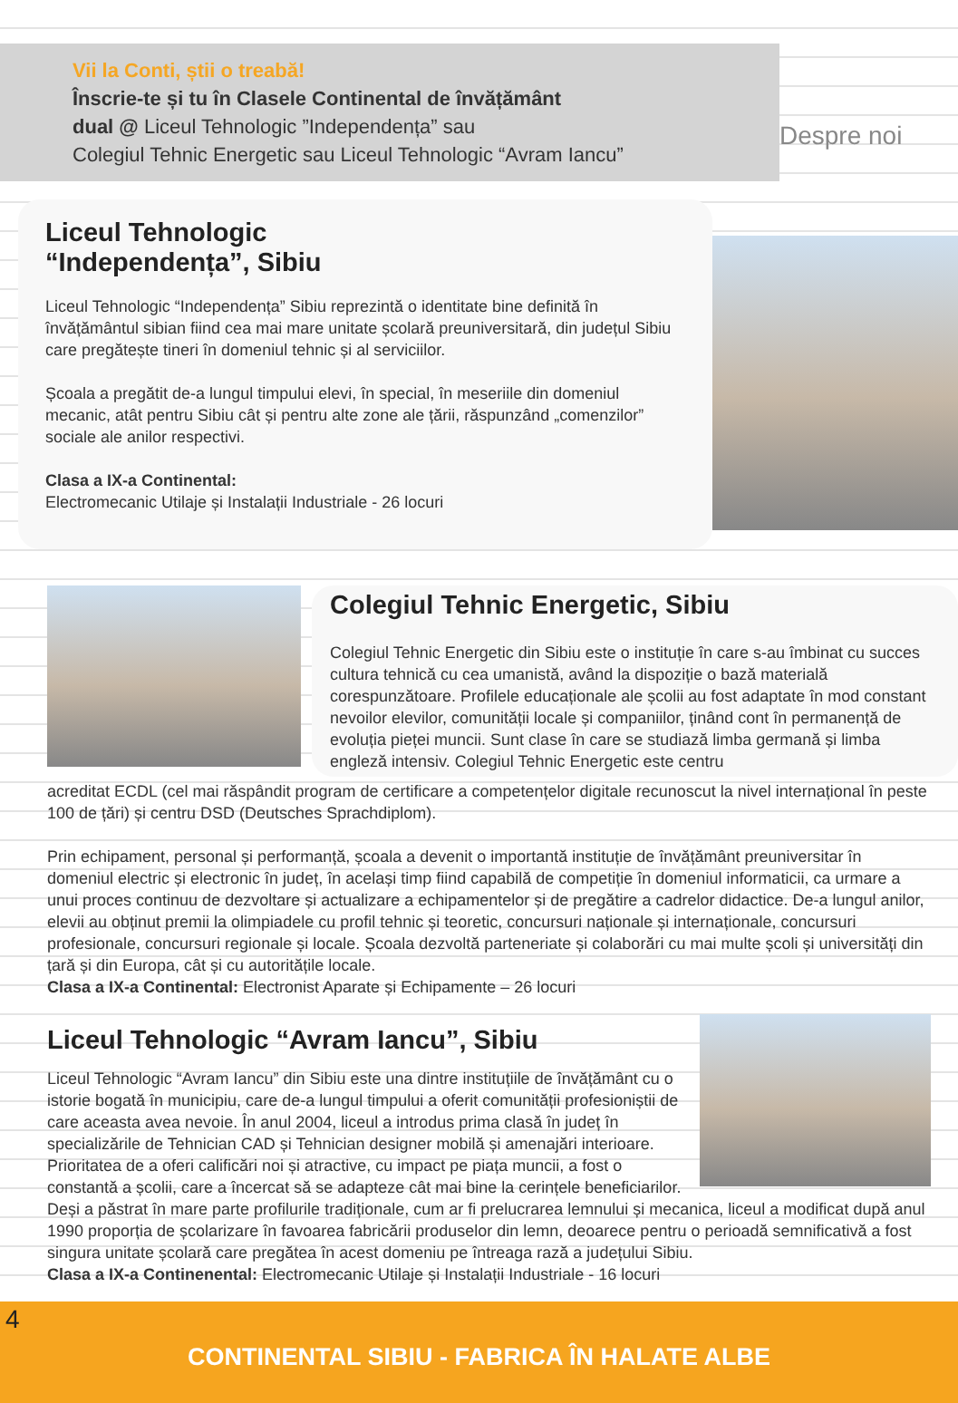Vii la Conti, știi o treabă!
Înscrie-te și tu în Clasele Continental de învățământ
dual @ Liceul Tehnologic ”Independența” sau
Colegiul Tehnic Energetic sau Liceul Tehnologic “Avram Iancu”
Despre noi
Liceul Tehnologic
“Independența”, Sibiu
Liceul Tehnologic “Independența” Sibiu reprezintă o identitate bine definită în învățământul sibian fiind cea mai mare unitate școlară preuniversitară, din județul Sibiu care pregătește tineri în domeniul tehnic și al serviciilor.
Școala a pregătit de-a lungul timpului elevi, în special, în meseriile din domeniul mecanic, atât pentru Sibiu cât și pentru alte zone ale țării, răspunzând „comenzilor” sociale ale anilor respectivi.
Clasa a IX-a Continental:
Electromecanic Utilaje și Instalații Industriale - 26 locuri
Colegiul Tehnic Energetic, Sibiu
Colegiul Tehnic Energetic din Sibiu este o instituție în care s-au îmbinat cu succes cultura tehnică cu cea umanistă, având la dispoziție o bază materială corespunzătoare. Profilele educaționale ale școlii au fost adaptate în mod constant nevoilor elevilor, comunității locale și companiilor, ținând cont în permanență de evoluția pieței muncii. Sunt clase în care se studiază limba germană și limba engleză intensiv. Colegiul Tehnic Energetic este centru
acreditat ECDL (cel mai răspândit program de certificare a competențelor digitale recunoscut la nivel internațional în peste 100 de țări) și centru DSD (Deutsches Sprachdiplom).
Prin echipament, personal și performanță, școala a devenit o importantă instituție de învățământ preuniversitar în domeniul electric și electronic în județ, în același timp fiind capabilă de competiție în domeniul informaticii, ca urmare a unui proces continuu de dezvoltare și actualizare a echipamentelor și de pregătire a cadrelor didactice. De-a lungul anilor, elevii au obținut premii la olimpiadele cu profil tehnic și teoretic, concursuri naționale și internaționale, concursuri profesionale, concursuri regionale și locale. Școala dezvoltă parteneriate și colaborări cu mai multe școli și universități din țară și din Europa, cât și cu autoritățile locale.
Clasa a IX-a Continental: Electronist Aparate și Echipamente – 26 locuri
Liceul Tehnologic “Avram Iancu”, Sibiu
Liceul Tehnologic “Avram Iancu” din Sibiu este una dintre instituțiile de învățământ cu o istorie bogată în municipiu, care de-a lungul timpului a oferit comunității profesioniștii de care aceasta avea nevoie. În anul 2004, liceul a introdus prima clasă în județ în specializările de Tehnician CAD și Tehnician designer mobilă și amenajări interioare. Prioritatea de a oferi calificări noi și atractive, cu impact pe piața muncii, a fost o constantă a școlii, care a încercat să se adapteze cât mai bine la cerințele beneficiarilor. Deși a păstrat în mare parte profilurile tradiționale, cum ar fi prelucrarea lemnului și mecanica, liceul a modificat după anul 1990 proporția de școlarizare în favoarea fabricării produselor din lemn, deoarece pentru o perioadă semnificativă a fost singura unitate școlară care pregătea în acest domeniu pe întreaga rază a județului Sibiu.
Clasa a IX-a Continenental: Electromecanic Utilaje și Instalații Industriale - 16 locuri
4
CONTINENTAL SIBIU - FABRICA ÎN HALATE ALBE